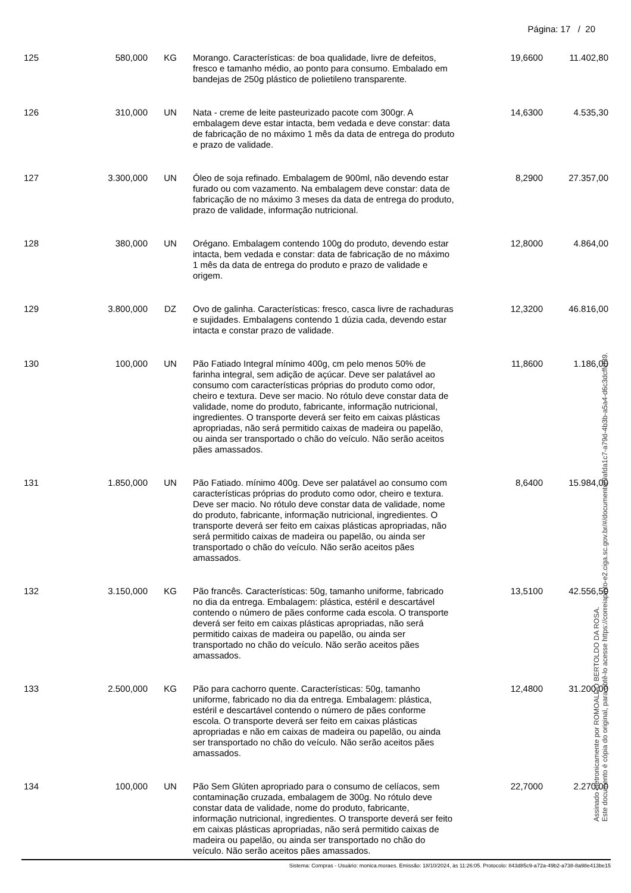Página: 17 / 20
| 125 | 580,000 | KG | Morango. Características: de boa qualidade, livre de defeitos, fresco e tamanho médio, ao ponto para consumo. Embalado em bandejas de 250g plástico de polietileno transparente. | 19,6600 | 11.402,80 |
| 126 | 310,000 | UN | Nata - creme de leite pasteurizado pacote com 300gr. A embalagem deve estar intacta, bem vedada e deve constar: data de fabricação de no máximo 1 mês da data de entrega do produto e prazo de validade. | 14,6300 | 4.535,30 |
| 127 | 3.300,000 | UN | Óleo de soja refinado. Embalagem de 900ml, não devendo estar furado ou com vazamento. Na embalagem deve constar: data de fabricação de no máximo 3 meses da data de entrega do produto, prazo de validade, informação nutricional. | 8,2900 | 27.357,00 |
| 128 | 380,000 | UN | Orégano. Embalagem contendo 100g do produto, devendo estar intacta, bem vedada e constar: data de fabricação de no máximo 1 mês da data de entrega do produto e prazo de validade e origem. | 12,8000 | 4.864,00 |
| 129 | 3.800,000 | DZ | Ovo de galinha. Características: fresco, casca livre de rachaduras e sujidades. Embalagens contendo 1 dúzia cada, devendo estar intacta e constar prazo de validade. | 12,3200 | 46.816,00 |
| 130 | 100,000 | UN | Pão Fatiado Integral mínimo 400g, cm pelo menos 50% de farinha integral, sem adição de açúcar. Deve ser palatável ao consumo com características próprias do produto como odor, cheiro e textura. Deve ser macio. No rótulo deve constar data de validade, nome do produto, fabricante, informação nutricional, ingredientes. O transporte deverá ser feito em caixas plásticas apropriadas, não será permitido caixas de madeira ou papelão, ou ainda ser transportado o chão do veículo. Não serão aceitos pães amassados. | 11,8600 | 1.186,00 |
| 131 | 1.850,000 | UN | Pão Fatiado. mínimo 400g. Deve ser palatável ao consumo com características próprias do produto como odor, cheiro e textura. Deve ser macio. No rótulo deve constar data de validade, nome do produto, fabricante, informação nutricional, ingredientes. O transporte deverá ser feito em caixas plásticas apropriadas, não será permitido caixas de madeira ou papelão, ou ainda ser transportado o chão do veículo. Não serão aceitos pães amassados. | 8,6400 | 15.984,00 |
| 132 | 3.150,000 | KG | Pão francês. Características: 50g, tamanho uniforme, fabricado no dia da entrega. Embalagem: plástica, estéril e descartável contendo o número de pães conforme cada escola. O transporte deverá ser feito em caixas plásticas apropriadas, não será permitido caixas de madeira ou papelão, ou ainda ser transportado no chão do veículo. Não serão aceitos pães amassados. | 13,5100 | 42.556,50 |
| 133 | 2.500,000 | KG | Pão para cachorro quente. Características: 50g, tamanho uniforme, fabricado no dia da entrega. Embalagem: plástica, estéril e descartável contendo o número de pães conforme escola. O transporte deverá ser feito em caixas plásticas apropriadas e não em caixas de madeira ou papelão, ou ainda ser transportado no chão do veículo. Não serão aceitos pães amassados. | 12,4800 | 31.200,00 |
| 134 | 100,000 | UN | Pão Sem Glúten apropriado para o consumo de celíacos, sem contaminação cruzada, embalagem de 300g. No rótulo deve constar data de validade, nome do produto, fabricante, informação nutricional, ingredientes. O transporte deverá ser feito em caixas plásticas apropriadas, não será permitido caixas de madeira ou papelão, ou ainda ser transportado no chão do veículo. Não serão aceitos pães amassados. | 22,7000 | 2.270,00 |
Assinado eletronicamente por ROMOALDO BERTOLDO DA ROSA.
Este documento é cópia do original, para obtê-lo acesse https://correiapinto-e2.ciga.sc.gov.br/#/documento/9afda1c7-a79d-4b3b-a5a4-d6c3dcffcf39.
Sistema: Compras - Usuário: monica.moraes. Emissão: 18/10/2024, às 11:26:05. Protocolo: 843d85c9-a72a-49b2-a738-8a98e413be15